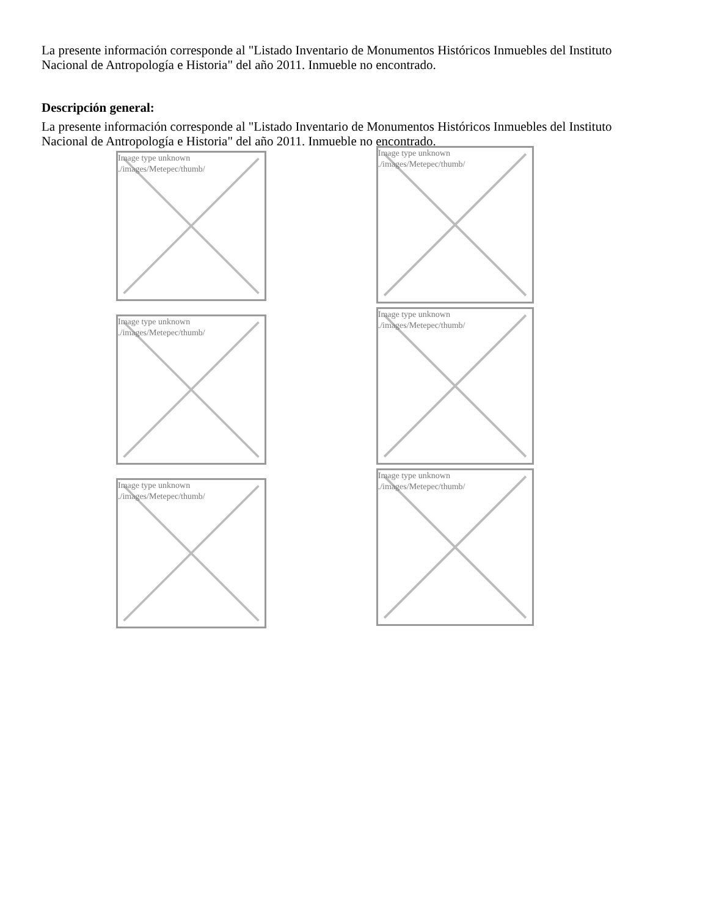La presente información corresponde al "Listado Inventario de Monumentos Históricos Inmuebles del Instituto Nacional de Antropología e Historia" del año 2011. Inmueble no encontrado.
Descripción general:
La presente información corresponde al "Listado Inventario de Monumentos Históricos Inmuebles del Instituto Nacional de Antropología e Historia" del año 2011. Inmueble no encontrado.
Image type unknown
./images/Metepec/thumb/
Image type unknown
./images/Metepec/thumb/
Image type unknown
./images/Metepec/thumb/
Image type unknown
./images/Metepec/thumb/
Image type unknown
./images/Metepec/thumb/
Image type unknown
./images/Metepec/thumb/